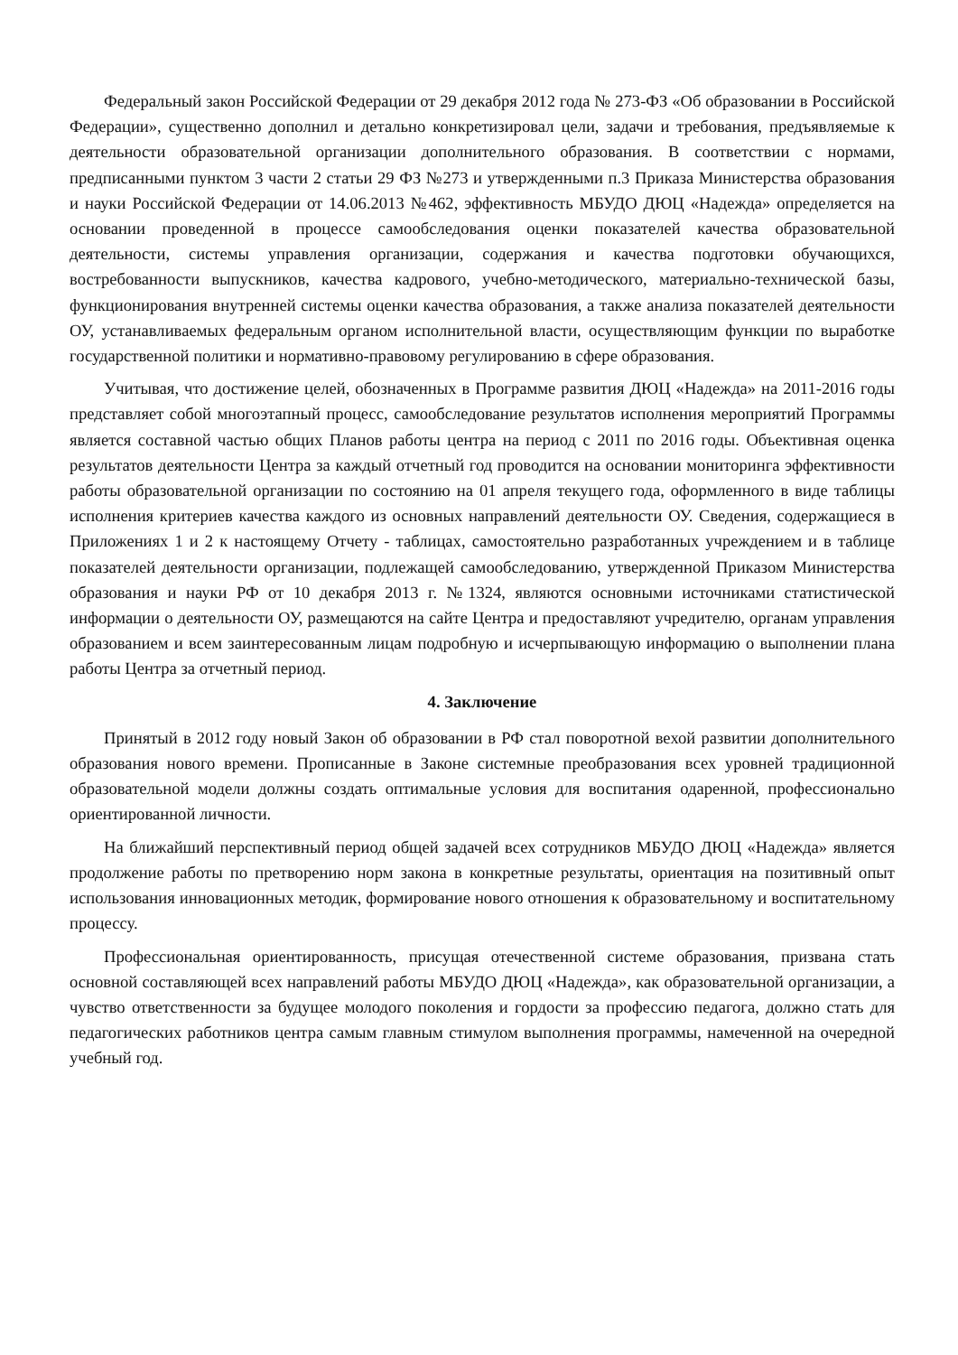Федеральный закон Российской Федерации от 29 декабря 2012 года № 273-ФЗ «Об образовании в Российской Федерации», существенно дополнил и детально конкретизировал цели, задачи и требования, предъявляемые к деятельности образовательной организации дополнительного образования. В соответствии с нормами, предписанными пунктом 3 части 2 статьи 29 ФЗ №273 и утвержденными п.3 Приказа Министерства образования и науки Российской Федерации от 14.06.2013 №462, эффективность МБУДО ДЮЦ «Надежда» определяется на основании проведенной в процессе самообследования оценки показателей качества образовательной деятельности, системы управления организации, содержания и качества подготовки обучающихся, востребованности выпускников, качества кадрового, учебно-методического, материально-технической базы, функционирования внутренней системы оценки качества образования, а также анализа показателей деятельности ОУ, устанавливаемых федеральным органом исполнительной власти, осуществляющим функции по выработке государственной политики и нормативно-правовому регулированию в сфере образования.
Учитывая, что достижение целей, обозначенных в Программе развития ДЮЦ «Надежда» на 2011-2016 годы представляет собой многоэтапный процесс, самообследование результатов исполнения мероприятий Программы является составной частью общих Планов работы центра на период с 2011 по 2016 годы. Объективная оценка результатов деятельности Центра за каждый отчетный год проводится на основании мониторинга эффективности работы образовательной организации по состоянию на 01 апреля текущего года, оформленного в виде таблицы исполнения критериев качества каждого из основных направлений деятельности ОУ. Сведения, содержащиеся в Приложениях 1 и 2 к настоящему Отчету - таблицах, самостоятельно разработанных учреждением и в таблице показателей деятельности организации, подлежащей самообследованию, утвержденной Приказом Министерства образования и науки РФ от 10 декабря 2013 г. №1324, являются основными источниками статистической информации о деятельности ОУ, размещаются на сайте Центра и предоставляют учредителю, органам управления образованием и всем заинтересованным лицам подробную и исчерпывающую информацию о выполнении плана работы Центра за отчетный период.
4. Заключение
Принятый в 2012 году новый Закон об образовании в РФ стал поворотной вехой развитии дополнительного образования нового времени. Прописанные в Законе системные преобразования всех уровней традиционной образовательной модели должны создать оптимальные условия для воспитания одаренной, профессионально ориентированной личности.
На ближайший перспективный период общей задачей всех сотрудников МБУДО ДЮЦ «Надежда» является продолжение работы по претворению норм закона в конкретные результаты, ориентация на позитивный опыт использования инновационных методик, формирование нового отношения к образовательному и воспитательному процессу.
Профессиональная ориентированность, присущая отечественной системе образования, призвана стать основной составляющей всех направлений работы МБУДО ДЮЦ «Надежда», как образовательной организации, а чувство ответственности за будущее молодого поколения и гордости за профессию педагога, должно стать для педагогических работников центра самым главным стимулом выполнения программы, намеченной на очередной учебный год.